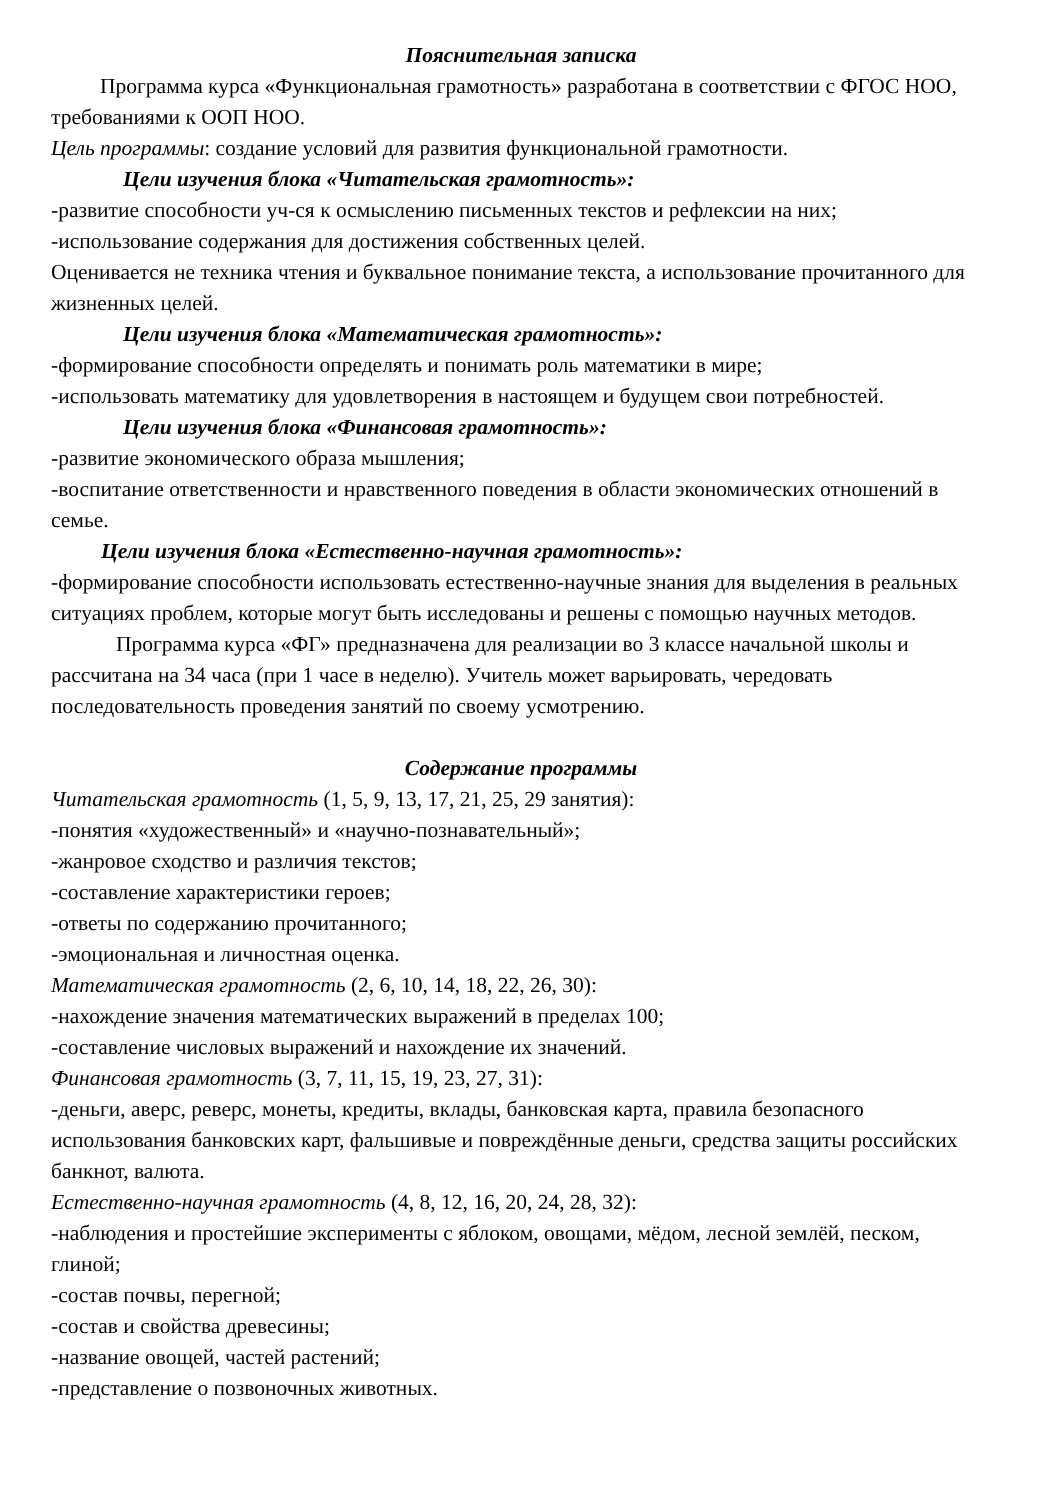Пояснительная записка
Программа курса «Функциональная грамотность» разработана в соответствии с ФГОС НОО, требованиями к ООП НОО.
Цель программы: создание условий для развития функциональной грамотности.
Цели изучения блока «Читательская грамотность»:
-развитие способности уч-ся к осмыслению письменных текстов и рефлексии на них;
-использование содержания для достижения собственных целей.
Оценивается не техника чтения и буквальное понимание текста, а использование прочитанного для жизненных целей.
Цели изучения блока «Математическая грамотность»:
-формирование способности определять и понимать роль математики в мире;
-использовать математику для удовлетворения в настоящем и будущем свои потребностей.
Цели изучения блока «Финансовая грамотность»:
-развитие экономического образа мышления;
-воспитание ответственности и нравственного поведения в области экономических отношений в семье.
Цели изучения блока «Естественно-научная грамотность»:
-формирование способности использовать естественно-научные знания для выделения в реальных ситуациях проблем, которые могут быть исследованы и решены с помощью научных методов.
Программа курса «ФГ» предназначена для реализации во 3 классе начальной школы и рассчитана на 34 часа (при 1 часе в неделю). Учитель может варьировать, чередовать последовательность проведения занятий по своему усмотрению.
Содержание программы
Читательская грамотность (1, 5, 9, 13, 17, 21, 25, 29 занятия):
-понятия «художественный» и «научно-познавательный»;
-жанровое сходство и различия текстов;
-составление характеристики героев;
-ответы по содержанию прочитанного;
-эмоциональная и личностная оценка.
Математическая грамотность (2, 6, 10, 14, 18, 22, 26, 30):
-нахождение значения математических выражений в пределах 100;
-составление числовых выражений и нахождение их значений.
Финансовая грамотность (3, 7, 11, 15, 19, 23, 27, 31):
-деньги, аверс, реверс, монеты, кредиты, вклады, банковская карта, правила безопасного использования банковских карт, фальшивые и повреждённые деньги, средства защиты российских банкнот, валюта.
Естественно-научная грамотность (4, 8, 12, 16, 20, 24, 28, 32):
-наблюдения и простейшие эксперименты с яблоком, овощами, мёдом, лесной землёй, песком, глиной;
-состав почвы, перегной;
-состав и свойства древесины;
-название овощей, частей растений;
-представление о позвоночных животных.